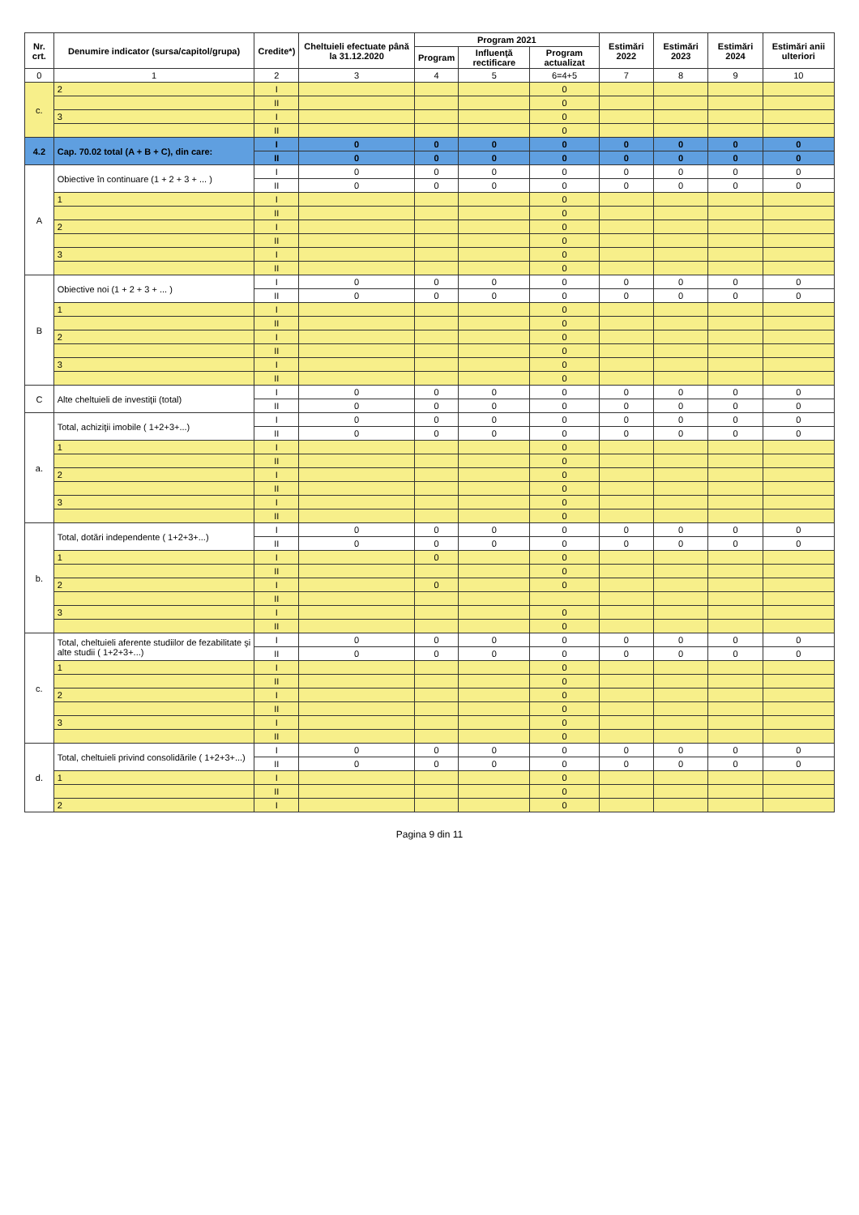| Nr. crt. | Denumire indicator (sursa/capitol/grupa) | Credite*) | Cheltuieli efectuate până la 31.12.2020 | Program 2021 | | | Estimări 2022 | Estimări 2023 | Estimări 2024 | Estimări anii ulteriori |
| --- | --- | --- | --- | --- | --- | --- | --- | --- | --- | --- |
| | | | | Program | Influenţă rectificare | Program actualizat | | | | |
| 0 | 1 | 2 | 3 | 4 | 5 | 6=4+5 | 7 | 8 | 9 | 10 |
| c. | 2 | I | | | | 0 | | | | |
| | | II | | | | 0 | | | | |
| | 3 | I | | | | 0 | | | | |
| | | II | | | | 0 | | | | |
| 4.2 | Cap. 70.02 total (A + B + C), din care: | I | 0 | 0 | 0 | 0 | 0 | 0 | 0 | 0 |
| | | II | 0 | 0 | 0 | 0 | 0 | 0 | 0 | 0 |
| A | Obiective în continuare (1 + 2 + 3 + ... ) | I | 0 | 0 | 0 | 0 | 0 | 0 | 0 | 0 |
| | | II | 0 | 0 | 0 | 0 | 0 | 0 | 0 | 0 |
| | 1 | I | | | | 0 | | | | |
| | | II | | | | 0 | | | | |
| | 2 | I | | | | 0 | | | | |
| | | II | | | | 0 | | | | |
| | 3 | I | | | | 0 | | | | |
| | | II | | | | 0 | | | | |
| B | Obiective noi (1 + 2 + 3 + ... ) | I | 0 | 0 | 0 | 0 | 0 | 0 | 0 | 0 |
| | | II | 0 | 0 | 0 | 0 | 0 | 0 | 0 | 0 |
| | 1 | I | | | | 0 | | | | |
| | | II | | | | 0 | | | | |
| | 2 | I | | | | 0 | | | | |
| | | II | | | | 0 | | | | |
| | 3 | I | | | | 0 | | | | |
| | | II | | | | 0 | | | | |
| C | Alte cheltuieli de investiţii (total) | I | 0 | 0 | 0 | 0 | 0 | 0 | 0 | 0 |
| | | II | 0 | 0 | 0 | 0 | 0 | 0 | 0 | 0 |
| a. | Total, achiziţii imobile ( 1+2+3+...) | I | 0 | 0 | 0 | 0 | 0 | 0 | 0 | 0 |
| | | II | 0 | 0 | 0 | 0 | 0 | 0 | 0 | 0 |
| | 1 | I | | | | 0 | | | | |
| | | II | | | | 0 | | | | |
| | 2 | I | | | | 0 | | | | |
| | | II | | | | 0 | | | | |
| | 3 | I | | | | 0 | | | | |
| | | II | | | | 0 | | | | |
| b. | Total, dotări independente ( 1+2+3+...) | I | 0 | 0 | 0 | 0 | 0 | 0 | 0 | 0 |
| | | II | 0 | 0 | 0 | 0 | 0 | 0 | 0 | 0 |
| | 1 | I | | 0 | | 0 | | | | |
| | | II | | | | 0 | | | | |
| | 2 | I | | 0 | | 0 | | | | |
| | | II | | | | | | | | |
| | 3 | I | | | | 0 | | | | |
| | | II | | | | 0 | | | | |
| c. | Total, cheltuieli aferente studiilor de fezabilitate şi alte studii ( 1+2+3+...) | I | 0 | 0 | 0 | 0 | 0 | 0 | 0 | 0 |
| | | II | 0 | 0 | 0 | 0 | 0 | 0 | 0 | 0 |
| | 1 | I | | | | 0 | | | | |
| | | II | | | | 0 | | | | |
| | 2 | I | | | | 0 | | | | |
| | | II | | | | 0 | | | | |
| | 3 | I | | | | 0 | | | | |
| | | II | | | | 0 | | | | |
| d. | Total, cheltuieli privind consolidările ( 1+2+3+...) | I | 0 | 0 | 0 | 0 | 0 | 0 | 0 | 0 |
| | | II | 0 | 0 | 0 | 0 | 0 | 0 | 0 | 0 |
| | 1 | I | | | | 0 | | | | |
| | | II | | | | 0 | | | | |
| | 2 | I | | | | 0 | | | | |
Pagina 9 din 11